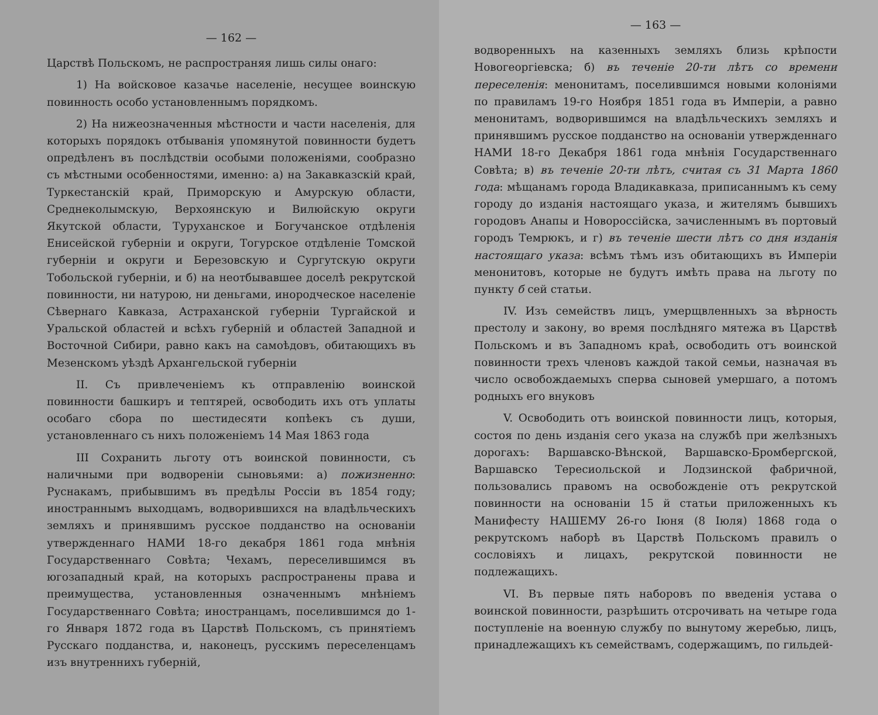— 162 —
Царствѣ Польскомъ, не распространяя лишь силы онаго:
1) На войсковое казачье населеніе, несущее воинскую повинность особо установленнымъ порядкомъ.
2) На нижеозначенныя мѣстности и части населенія, для которыхъ порядокъ отбыванія упомянутой повинности будетъ опредѣленъ въ послѣдствіи особыми положеніями, сообразно съ мѣстными особенностями, именно: а) на Закавказскій край, Туркестанскій край, Приморскую и Амурскую области, Средне­колымскую, Верхоянскую и Вилюйскую округи Якутской области, Туруханское и Богучанское отдѣленія Енисейской губерніи и округи, Тогурское отдѣленіе Томской губерніи и округи и Березовскую и Сургутскую округи Тобольской губерніи, и б) на неотбывавшее доселѣ рекрутской повинности, ни натурою, ни деньгами, инородческое населеніе Сѣвернаго Кавказа, Астраханской губерніи Тургайской и Уральской областей и всѣхъ губерній и областей Западной и Восточной Сибири, равно какъ на самоѣдовъ, обитающихъ въ Мезенскомъ уѣздѣ Архангельской губерніи
II. Съ привлеченіемъ къ отправленію воинской повинности башкиръ и тептярей, освободить ихъ отъ уплаты особаго сбора по шестидесяти копѣекъ съ души, установленнаго съ нихъ положеніемъ 14 Мая 1863 года
III Сохранить льготу отъ воинской повинности, съ наличными при водвореніи сыновьями: а) пожизненно: Руснакамъ, прибывшимъ въ предѣлы Россіи въ 1854 году; иностраннымъ выходцамъ, водворившихся на владѣльческихъ земляхъ и принявшимъ русское подданство на основаніи утвержденнаго НАМИ 18-го декабря 1861 года мнѣнія Государственнаго Совѣта; Чехамъ, переселившимся въ югозападный край, на которыхъ распространены права и преимущества, установленныя означеннымъ мнѣніемъ Государственнаго Совѣта; иностранцамъ, поселившимся до 1-го Января 1872 года въ Царствѣ Польскомъ, съ принятіемъ Русскаго подданства, и, наконецъ, русскимъ переселенцамъ изъ внутреннихъ губерній,
— 163 —
водворенныхъ на казенныхъ земляхъ близь крѣпости Новогеоргіевска; б) въ теченіе 20-ти лѣтъ со времени переселенія: менонитамъ, поселившимся новыми колоніями по правиламъ 19-го Ноября 1851 года въ Имперіи, а равно менонитамъ, водворившимся на владѣльческихъ земляхъ и принявшимъ русское подданство на основаніи утвержденнаго НАМИ 18-го Декабря 1861 года мнѣнія Государственнаго Совѣта; в) въ теченіе 20-ти лѣтъ, считая съ 31 Марта 1860 года: мѣщанамъ города Владикавказа, приписаннымъ къ сему городу до изданія настоящаго указа, и жителямъ бывшихъ городовъ Анапы и Новороссійска, зачисленнымъ въ портовый городъ Темрюкъ, и г) въ теченіе шести лѣтъ со дня изданія настоящаго указа: всѣмъ тѣмъ изъ обитающихъ въ Имперіи менонитовъ, которые не будутъ имѣть права на льготу по пункту б сей статьи.
IV. Изъ семействъ лицъ, умерщвленныхъ за вѣрность престолу и закону, во время послѣдняго мятежа въ Царствѣ Польскомъ и въ Западномъ краѣ, освободить отъ воинской повинности трехъ членовъ каждой такой семьи, назначая въ число освобождаемыхъ сперва сыновей умершаго, а потомъ родныхъ его внуковъ
V. Освободить отъ воинской повинности лицъ, которыя, состоя по день изданія сего указа на службѣ при желѣзныхъ дорогахъ: Варшавско-Вѣнской, Варшавско-Бромбергской, Варшавско Тересиольской и Лодзинской фабричной, пользовались правомъ на освобожденіе отъ рекрутской повинности на основаніи 15 й статьи приложенныхъ къ Манифесту НАШЕМУ 26-го Іюня (8 Іюля) 1868 года о рекрутскомъ наборѣ въ Царствѣ Польскомъ правилъ о сословіяхъ и лицахъ, рекрутской повинности не подлежащихъ.
VI. Въ первые пять наборовъ по введенія устава о воинской повинности, разрѣшить отсрочивать на четыре года поступленіе на военную службу по вынутому жеребью, лицъ, принадлежащихъ къ семействамъ, содержащимъ, по гильдей-